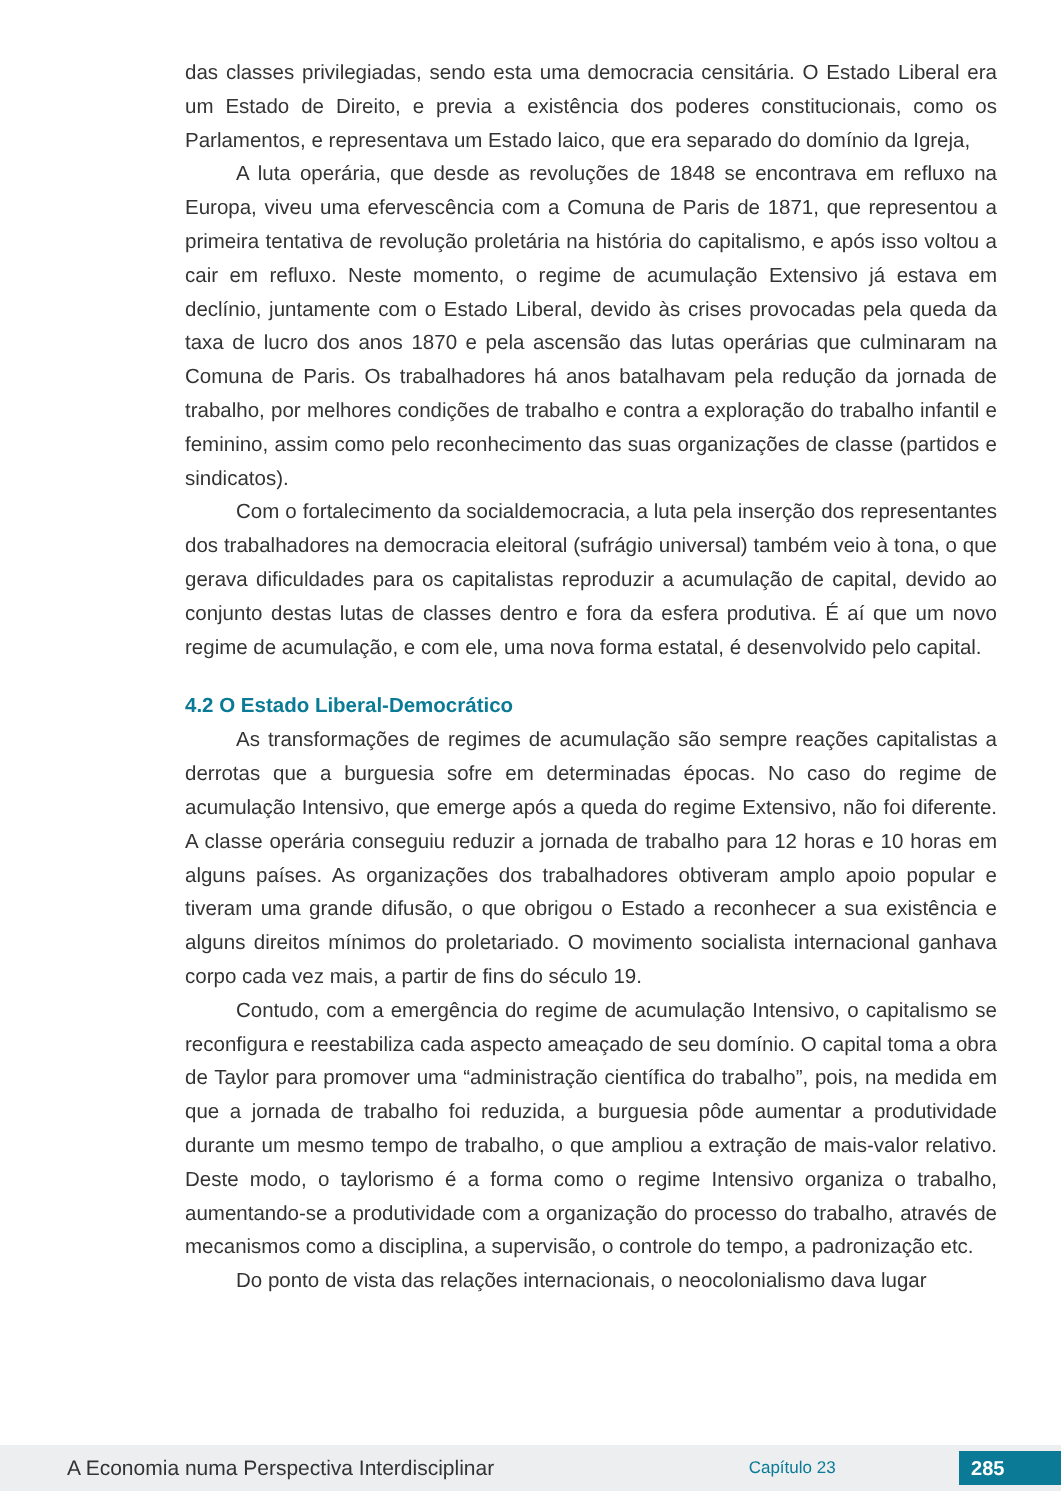das classes privilegiadas, sendo esta uma democracia censitária. O Estado Liberal era um Estado de Direito, e previa a existência dos poderes constitucionais, como os Parlamentos, e representava um Estado laico, que era separado do domínio da Igreja,
A luta operária, que desde as revoluções de 1848 se encontrava em refluxo na Europa, viveu uma efervescência com a Comuna de Paris de 1871, que representou a primeira tentativa de revolução proletária na história do capitalismo, e após isso voltou a cair em refluxo. Neste momento, o regime de acumulação Extensivo já estava em declínio, juntamente com o Estado Liberal, devido às crises provocadas pela queda da taxa de lucro dos anos 1870 e pela ascensão das lutas operárias que culminaram na Comuna de Paris. Os trabalhadores há anos batalhavam pela redução da jornada de trabalho, por melhores condições de trabalho e contra a exploração do trabalho infantil e feminino, assim como pelo reconhecimento das suas organizações de classe (partidos e sindicatos).
Com o fortalecimento da socialdemocracia, a luta pela inserção dos representantes dos trabalhadores na democracia eleitoral (sufrágio universal) também veio à tona, o que gerava dificuldades para os capitalistas reproduzir a acumulação de capital, devido ao conjunto destas lutas de classes dentro e fora da esfera produtiva. É aí que um novo regime de acumulação, e com ele, uma nova forma estatal, é desenvolvido pelo capital.
4.2 O Estado Liberal-Democrático
As transformações de regimes de acumulação são sempre reações capitalistas a derrotas que a burguesia sofre em determinadas épocas. No caso do regime de acumulação Intensivo, que emerge após a queda do regime Extensivo, não foi diferente. A classe operária conseguiu reduzir a jornada de trabalho para 12 horas e 10 horas em alguns países. As organizações dos trabalhadores obtiveram amplo apoio popular e tiveram uma grande difusão, o que obrigou o Estado a reconhecer a sua existência e alguns direitos mínimos do proletariado. O movimento socialista internacional ganhava corpo cada vez mais, a partir de fins do século 19.
Contudo, com a emergência do regime de acumulação Intensivo, o capitalismo se reconfigura e reestabiliza cada aspecto ameaçado de seu domínio. O capital toma a obra de Taylor para promover uma “administração científica do trabalho”, pois, na medida em que a jornada de trabalho foi reduzida, a burguesia pôde aumentar a produtividade durante um mesmo tempo de trabalho, o que ampliou a extração de mais-valor relativo. Deste modo, o taylorismo é a forma como o regime Intensivo organiza o trabalho, aumentando-se a produtividade com a organização do processo do trabalho, através de mecanismos como a disciplina, a supervisão, o controle do tempo, a padronização etc.
Do ponto de vista das relações internacionais, o neocolonialismo dava lugar
A Economia numa Perspectiva Interdisciplinar Capítulo 23 285